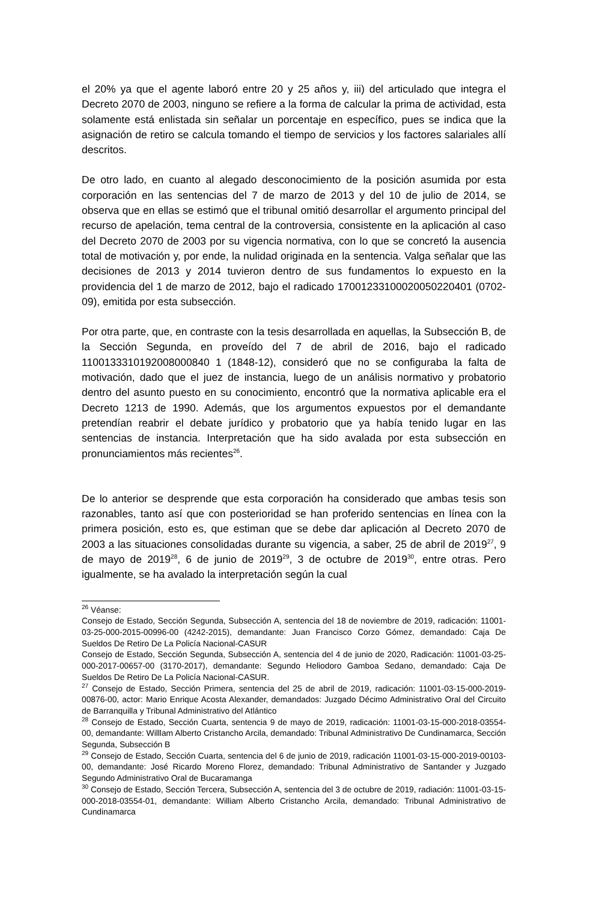el 20% ya que el agente laboró entre 20 y 25 años y, iii) del articulado que integra el Decreto 2070 de 2003, ninguno se refiere a la forma de calcular la prima de actividad, esta solamente está enlistada sin señalar un porcentaje en específico, pues se indica que la asignación de retiro se calcula tomando el tiempo de servicios y los factores salariales allí descritos.
De otro lado, en cuanto al alegado desconocimiento de la posición asumida por esta corporación en las sentencias del 7 de marzo de 2013 y del 10 de julio de 2014, se observa que en ellas se estimó que el tribunal omitió desarrollar el argumento principal del recurso de apelación, tema central de la controversia, consistente en la aplicación al caso del Decreto 2070 de 2003 por su vigencia normativa, con lo que se concretó la ausencia total de motivación y, por ende, la nulidad originada en la sentencia. Valga señalar que las decisiones de 2013 y 2014 tuvieron dentro de sus fundamentos lo expuesto en la providencia del 1 de marzo de 2012, bajo el radicado 17001233100020050220401 (0702-09), emitida por esta subsección.
Por otra parte, que, en contraste con la tesis desarrollada en aquellas, la Subsección B, de la Sección Segunda, en proveído del 7 de abril de 2016, bajo el radicado 1100133310192008000840 1 (1848-12), consideró que no se configuraba la falta de motivación, dado que el juez de instancia, luego de un análisis normativo y probatorio dentro del asunto puesto en su conocimiento, encontró que la normativa aplicable era el Decreto 1213 de 1990. Además, que los argumentos expuestos por el demandante pretendían reabrir el debate jurídico y probatorio que ya había tenido lugar en las sentencias de instancia. Interpretación que ha sido avalada por esta subsección en pronunciamientos más recientes<sup>26</sup>.
De lo anterior se desprende que esta corporación ha considerado que ambas tesis son razonables, tanto así que con posterioridad se han proferido sentencias en línea con la primera posición, esto es, que estiman que se debe dar aplicación al Decreto 2070 de 2003 a las situaciones consolidadas durante su vigencia, a saber, 25 de abril de 2019<sup>27</sup>, 9 de mayo de 2019<sup>28</sup>, 6 de junio de 2019<sup>29</sup>, 3 de octubre de 2019<sup>30</sup>, entre otras. Pero igualmente, se ha avalado la interpretación según la cual
<sup>26</sup> Véanse:
Consejo de Estado, Sección Segunda, Subsección A, sentencia del 18 de noviembre de 2019, radicación: 11001-03-25-000-2015-00996-00 (4242-2015), demandante: Juan Francisco Corzo Gómez, demandado: Caja De Sueldos De Retiro De La Policía Nacional-CASUR
Consejo de Estado, Sección Segunda, Subsección A, sentencia del 4 de junio de 2020, Radicación: 11001-03-25-000-2017-00657-00 (3170-2017), demandante: Segundo Heliodoro Gamboa Sedano, demandado: Caja De Sueldos De Retiro De La Policía Nacional-CASUR.
<sup>27</sup> Consejo de Estado, Sección Primera, sentencia del 25 de abril de 2019, radicación: 11001-03-15-000-2019-00876-00, actor: Mario Enrique Acosta Alexander, demandados: Juzgado Décimo Administrativo Oral del Circuito de Barranquilla y Tribunal Administrativo del Atlántico
<sup>28</sup> Consejo de Estado, Sección Cuarta, sentencia 9 de mayo de 2019, radicación: 11001-03-15-000-2018-03554-00, demandante: Willlam Alberto Cristancho Arcila, demandado: Tribunal Administrativo De Cundinamarca, Sección Segunda, Subsección B
<sup>29</sup> Consejo de Estado, Sección Cuarta, sentencia del 6 de junio de 2019, radicación 11001-03-15-000-2019-00103-00, demandante: José Ricardo Moreno Florez, demandado: Tribunal Administrativo de Santander y Juzgado Segundo Administrativo Oral de Bucaramanga
<sup>30</sup> Consejo de Estado, Sección Tercera, Subsección A, sentencia del 3 de octubre de 2019, radiación: 11001-03-15-000-2018-03554-01, demandante: William Alberto Cristancho Arcila, demandado: Tribunal Administrativo de Cundinamarca